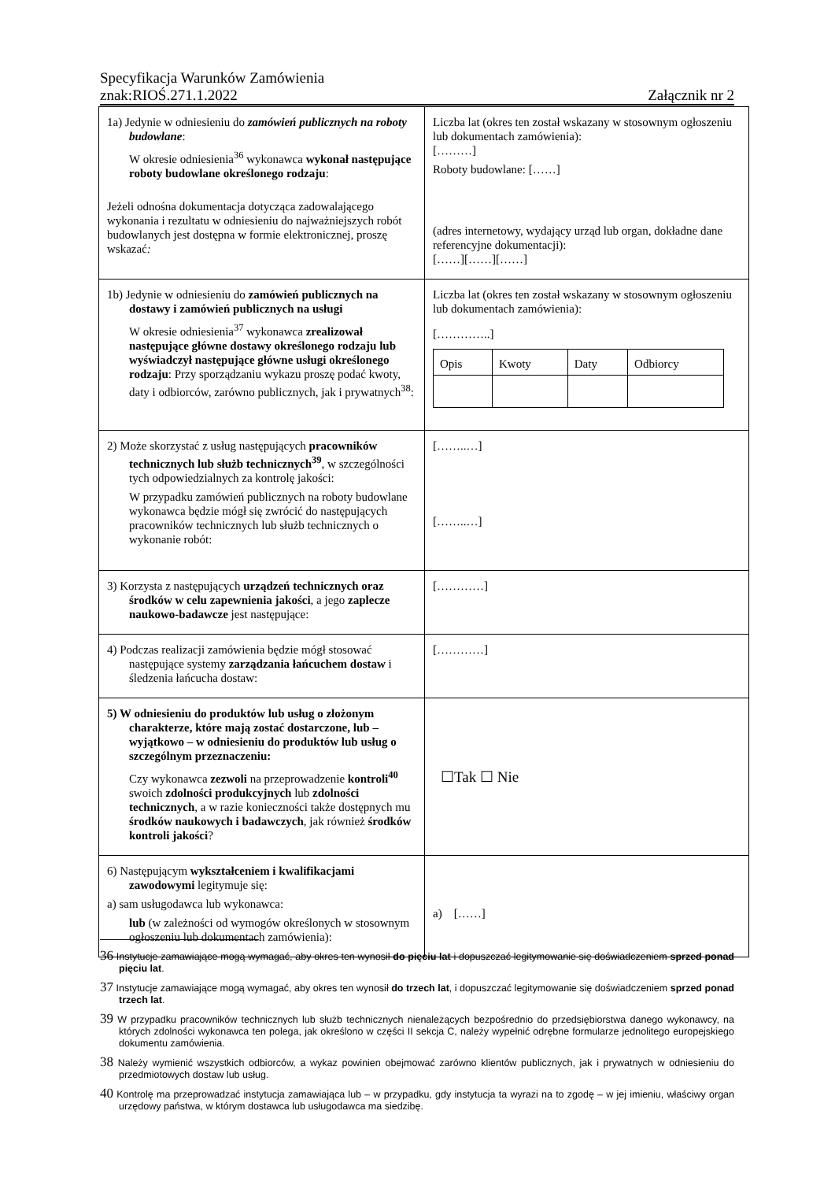Specyfikacja Warunków Zamówienia
znak:RIOŚ.271.1.2022 Załącznik nr 2
| 1a) Jedynie w odniesieniu do zamówień publicznych na roboty budowlane : W okresie odniesienia<sup>36</sup> wykonawca wykonał następujące roboty budowlane określonego rodzaju : Jeżeli odnośna dokumentacja dotycząca zadowalającego wykonania i rezultatu w odniesieniu do najważniejszych robót budowlanych jest dostępna w formie elektronicznej, proszę wskazać : | Liczba lat (okres ten został wskazany w stosownym ogłoszeniu lub dokumentach zamówienia): [………] Roboty budowlane: [……] (adres internetowy, wydający urząd lub organ, dokładne dane referencyjne dokumentacji): [……][……][……] |
| 1b) Jedynie w odniesieniu do zamówień publicznych na dostawy i zamówień publicznych na usługi W okresie odniesienia<sup>37</sup> wykonawca zrealizował następujące główne dostawy określonego rodzaju lub wyświadczył następujące główne usługi określonego rodzaju : Przy sporządzaniu wykazu proszę podać kwoty, daty i odbiorców, zarówno publicznych, jak i prywatnych<sup>38</sup>: | Liczba lat (okres ten został wskazany w stosownym ogłoszeniu lub dokumentach zamówienia): […………..] / Opis / Kwoty / Daty / Odbiorcy / / --- / --- / --- / --- / |
| 2) Może skorzystać z usług następujących pracowników technicznych lub służb technicznych<sup>39</sup> , w szczególności tych odpowiedzialnych za kontrolę jakości: W przypadku zamówień publicznych na roboty budowlane wykonawca będzie mógł się zwrócić do następujących pracowników technicznych lub służb technicznych o wykonanie robót: | [……..…] [……..…] |
| 3) Korzysta z następujących urządzeń technicznych oraz środków w celu zapewnienia jakości , a jego zaplecze naukowo-badawcze jest następujące: | […………] |
| 4) Podczas realizacji zamówienia będzie mógł stosować następujące systemy zarządzania łańcuchem dostaw i śledzenia łańcucha dostaw: | […………] |
| 5) W odniesieniu do produktów lub usług o złożonym charakterze, które mają zostać dostarczone, lub – wyjątkowo – w odniesieniu do produktów lub usług o szczególnym przeznaczeniu: Czy wykonawca zezwoli na przeprowadzenie kontroli<sup>40</sup> swoich zdolności produkcyjnych lub zdolności technicznych , a w razie konieczności także dostępnych mu środków naukowych i badawczych , jak również środków kontroli jakości ? | ☐Tak ☐ Nie |
| 6) Następującym wykształceniem i kwalifikacjami zawodowymi legitymuje się: a) sam usługodawca lub wykonawca: lub (w zależności od wymogów określonych w stosownym ogłoszeniu lub dokumentach zamówienia): | a) [……] |
36 Instytucje zamawiające mogą wymagać, aby okres ten wynosił do pięciu lat i dopuszczać legitymowanie się doświadczeniem sprzed ponad pięciu lat.
37 Instytucje zamawiające mogą wymagać, aby okres ten wynosił do trzech lat, i dopuszczać legitymowanie się doświadczeniem sprzed ponad trzech lat.
39 W przypadku pracowników technicznych lub służb technicznych nienależących bezpośrednio do przedsiębiorstwa danego wykonawcy, na których zdolności wykonawca ten polega, jak określono w części II sekcja C, należy wypełnić odrębne formularze jednolitego europejskiego dokumentu zamówienia.
38 Należy wymienić wszystkich odbiorców, a wykaz powinien obejmować zarówno klientów publicznych, jak i prywatnych w odniesieniu do przedmiotowych dostaw lub usług.
40 Kontrolę ma przeprowadzać instytucja zamawiająca lub – w przypadku, gdy instytucja ta wyrazi na to zgodę – w jej imieniu, właściwy organ urzędowy państwa, w którym dostawca lub usługodawca ma siedzibę.